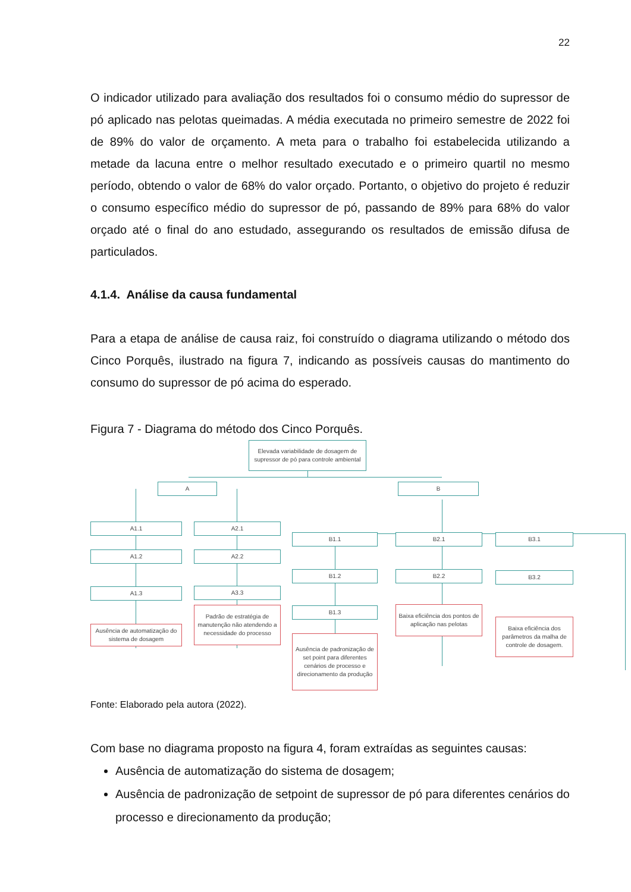22
O indicador utilizado para avaliação dos resultados foi o consumo médio do supressor de pó aplicado nas pelotas queimadas. A média executada no primeiro semestre de 2022 foi de 89% do valor de orçamento. A meta para o trabalho foi estabelecida utilizando a metade da lacuna entre o melhor resultado executado e o primeiro quartil no mesmo período, obtendo o valor de 68% do valor orçado. Portanto, o objetivo do projeto é reduzir o consumo específico médio do supressor de pó, passando de 89% para 68% do valor orçado até o final do ano estudado, assegurando os resultados de emissão difusa de particulados.
4.1.4. Análise da causa fundamental
Para a etapa de análise de causa raiz, foi construído o diagrama utilizando o método dos Cinco Porquês, ilustrado na figura 7, indicando as possíveis causas do mantimento do consumo do supressor de pó acima do esperado.
Figura 7 - Diagrama do método dos Cinco Porquês.
Elevada variabilidade de dosagem de supressor de pó para controle ambiental
A B
A1.1 A2.1
B1.1 B2.1 B3.1
A1.2 A2.2
B1.2 B2.2 B3.2
A1.3 A3.3
B1.3
Ausência de automatização do sistema de dosagem
Padrão de estratégia de manutenção não atendendo a necessidade do processo
Ausência de padronização de set point para diferentes cenários de processo e direcionamento da produção
Baixa eficiência dos pontos de aplicação nas pelotas
Baixa eficiência dos parâmetros da malha de controle de dosagem.
Fonte: Elaborado pela autora (2022).
Com base no diagrama proposto na figura 4, foram extraídas as seguintes causas:
Ausência de automatização do sistema de dosagem;
Ausência de padronização de setpoint de supressor de pó para diferentes cenários do processo e direcionamento da produção;